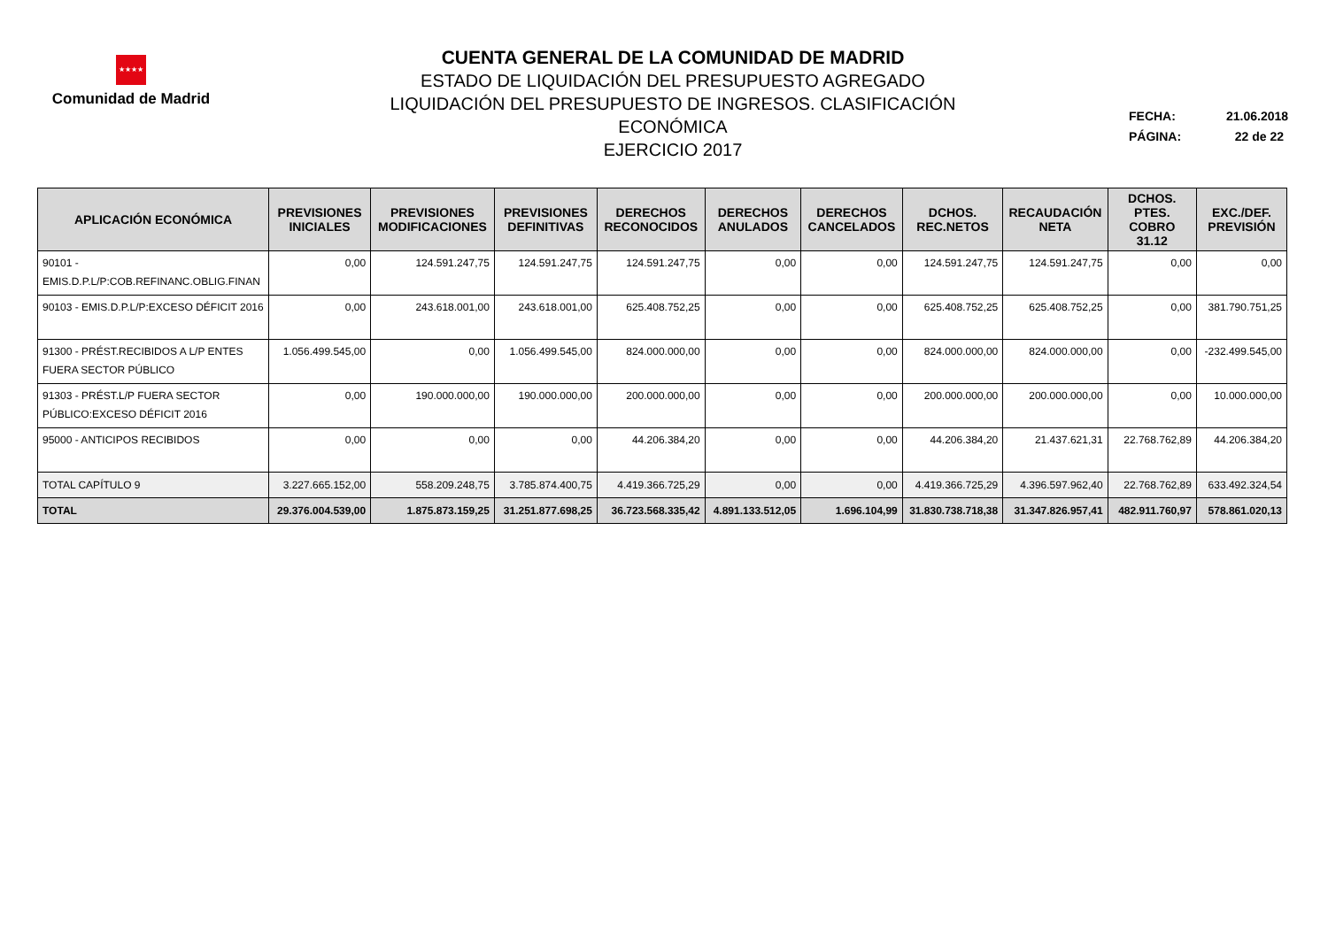★★★★
Comunidad de Madrid
CUENTA GENERAL DE LA COMUNIDAD DE MADRID
ESTADO DE LIQUIDACIÓN DEL PRESUPUESTO AGREGADO
LIQUIDACIÓN DEL PRESUPUESTO DE INGRESOS. CLASIFICACIÓN ECONÓMICA
EJERCICIO 2017
FECHA: 21.06.2018
PÁGINA: 22 de 22
| APLICACIÓN ECONÓMICA | PREVISIONES INICIALES | PREVISIONES MODIFICACIONES | PREVISIONES DEFINITIVAS | DERECHOS RECONOCIDOS | DERECHOS ANULADOS | DERECHOS CANCELADOS | DCHOS. REC.NETOS | RECAUDACIÓN NETA | DCHOS. PTES. COBRO 31.12 | EXC./DEF. PREVISIÓN |
| --- | --- | --- | --- | --- | --- | --- | --- | --- | --- | --- |
| 90101 - EMIS.D.P.L/P:COB.REFINANC.OBLIG.FINAN | 0,00 | 124.591.247,75 | 124.591.247,75 | 124.591.247,75 | 0,00 | 0,00 | 124.591.247,75 | 124.591.247,75 | 0,00 | 0,00 |
| 90103 - EMIS.D.P.L/P:EXCESO DÉFICIT 2016 | 0,00 | 243.618.001,00 | 243.618.001,00 | 625.408.752,25 | 0,00 | 0,00 | 625.408.752,25 | 625.408.752,25 | 0,00 | 381.790.751,25 |
| 91300 - PRÉST.RECIBIDOS A L/P ENTES FUERA SECTOR PÚBLICO | 1.056.499.545,00 | 0,00 | 1.056.499.545,00 | 824.000.000,00 | 0,00 | 0,00 | 824.000.000,00 | 824.000.000,00 | 0,00 | -232.499.545,00 |
| 91303 - PRÉST.L/P FUERA SECTOR PÚBLICO:EXCESO DÉFICIT 2016 | 0,00 | 190.000.000,00 | 190.000.000,00 | 200.000.000,00 | 0,00 | 0,00 | 200.000.000,00 | 200.000.000,00 | 0,00 | 10.000.000,00 |
| 95000 - ANTICIPOS RECIBIDOS | 0,00 | 0,00 | 0,00 | 44.206.384,20 | 0,00 | 0,00 | 44.206.384,20 | 21.437.621,31 | 22.768.762,89 | 44.206.384,20 |
| TOTAL CAPÍTULO 9 | 3.227.665.152,00 | 558.209.248,75 | 3.785.874.400,75 | 4.419.366.725,29 | 0,00 | 0,00 | 4.419.366.725,29 | 4.396.597.962,40 | 22.768.762,89 | 633.492.324,54 |
| TOTAL | 29.376.004.539,00 | 1.875.873.159,25 | 31.251.877.698,25 | 36.723.568.335,42 | 4.891.133.512,05 | 1.696.104,99 | 31.830.738.718,38 | 31.347.826.957,41 | 482.911.760,97 | 578.861.020,13 |